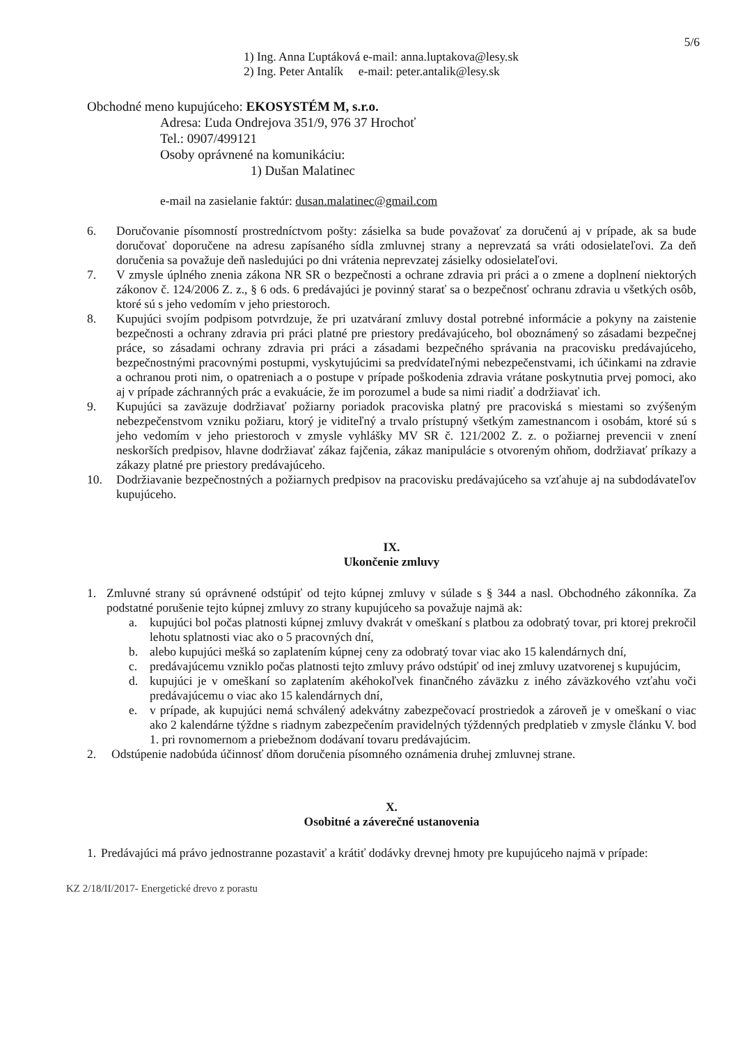5/6
1) Ing. Anna Ľuptáková e-mail: anna.luptakova@lesy.sk
2) Ing. Peter Antalík e-mail: peter.antalik@lesy.sk
Obchodné meno kupujúceho: EKOSYSTÉM M, s.r.o.
Adresa: Ľuda Ondrejova 351/9, 976 37 Hrochoť
Tel.: 0907/499121
Osoby oprávnené na komunikáciu:
1) Dušan Malatinec
e-mail na zasielanie faktúr: dusan.malatinec@gmail.com
6. Doručovanie písomností prostredníctvom pošty: zásielka sa bude považovať za doručenú aj v prípade, ak sa bude doručovať doporučene na adresu zapísaného sídla zmluvnej strany a neprevzatá sa vráti odosielateľovi. Za deň doručenia sa považuje deň nasledujúci po dni vrátenia neprevzatej zásielky odosielateľovi.
7. V zmysle úplného znenia zákona NR SR o bezpečnosti a ochrane zdravia pri práci a o zmene a doplnení niektorých zákonov č. 124/2006 Z. z., § 6 ods. 6 predávajúci je povinný starať sa o bezpečnosť ochranu zdravia u všetkých osôb, ktoré sú s jeho vedomím v jeho priestoroch.
8. Kupujúci svojím podpisom potvrdzuje, že pri uzatváraní zmluvy dostal potrebné informácie a pokyny na zaistenie bezpečnosti a ochrany zdravia pri práci platné pre priestory predávajúceho, bol oboznámený so zásadami bezpečnej práce, so zásadami ochrany zdravia pri práci a zásadami bezpečného správania na pracovisku predávajúceho, bezpečnostnými pracovnými postupmi, vyskytujúcimi sa predvídateľnými nebezpečenstvami, ich účinkami na zdravie a ochranou proti nim, o opatreniach a o postupe v prípade poškodenia zdravia vrátane poskytnutia prvej pomoci, ako aj v prípade záchranných prác a evakuácie, že im porozumel a bude sa nimi riadiť a dodržiavať ich.
9. Kupujúci sa zaväzuje dodržiavať požiarny poriadok pracoviska platný pre pracoviská s miestami so zvýšeným nebezpečenstvom vzniku požiaru, ktorý je viditeľný a trvalo prístupný všetkým zamestnancom i osobám, ktoré sú s jeho vedomím v jeho priestoroch v zmysle vyhlášky MV SR č. 121/2002 Z. z. o požiarnej prevencii v znení neskorších predpisov, hlavne dodržiavať zákaz fajčenia, zákaz manipulácie s otvoreným ohňom, dodržiavať príkazy a zákazy platné pre priestory predávajúceho.
10. Dodržiavanie bezpečnostných a požiarnych predpisov na pracovisku predávajúceho sa vzťahuje aj na subdodávateľov kupujúceho.
IX.
Ukončenie zmluvy
1. Zmluvné strany sú oprávnené odstúpiť od tejto kúpnej zmluvy v súlade s § 344 a nasl. Obchodného zákonníka. Za podstatné porušenie tejto kúpnej zmluvy zo strany kupujúceho sa považuje najmä ak:
a. kupujúci bol počas platnosti kúpnej zmluvy dvakrát v omeškaní s platbou za odobratý tovar, pri ktorej prekročil lehotu splatnosti viac ako o 5 pracovných dní,
b. alebo kupujúci mešká so zaplatením kúpnej ceny za odobratý tovar viac ako 15 kalendárnych dní,
c. predávajúcemu vzniklo počas platnosti tejto zmluvy právo odstúpiť od inej zmluvy uzatvorenej s kupujúcim,
d. kupujúci je v omeškaní so zaplatením akéhokoľvek finančného záväzku z iného záväzkového vzťahu voči predávajúcemu o viac ako 15 kalendárnych dní,
e. v prípade, ak kupujúci nemá schválený adekvátny zabezpečovací prostriedok a zároveň je v omeškaní o viac ako 2 kalendárne týždne s riadnym zabezpečením pravidelných týždenných predplatieb v zmysle článku V. bod 1. pri rovnomernom a priebežnom dodávaní tovaru predávajúcim.
2. Odstúpenie nadobúda účinnosť dňom doručenia písomného oznámenia druhej zmluvnej strane.
X.
Osobitné a záverečné ustanovenia
1. Predávajúci má právo jednostranne pozastaviť a krátiť dodávky drevnej hmoty pre kupujúceho najmä v prípade:
KZ 2/18/II/2017- Energetické drevo z porastu